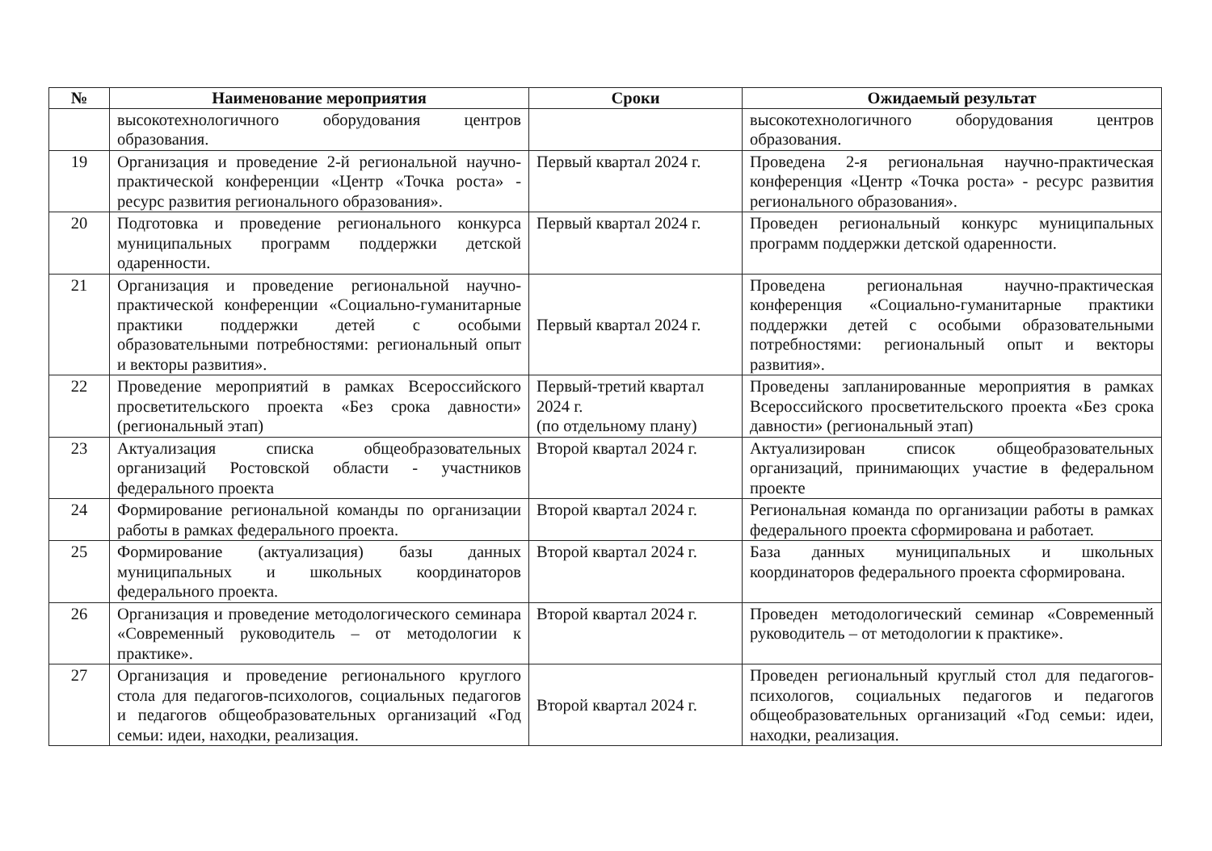| № | Наименование мероприятия | Сроки | Ожидаемый результат |
| --- | --- | --- | --- |
| | высокотехнологичного оборудования центров образования. | | высокотехнологичного оборудования центров образования. |
| 19 | Организация и проведение 2-й региональной научно-практической конференции «Центр «Точка роста» - ресурс развития регионального образования». | Первый квартал 2024 г. | Проведена 2-я региональная научно-практическая конференция «Центр «Точка роста» - ресурс развития регионального образования». |
| 20 | Подготовка и проведение регионального конкурса муниципальных программ поддержки детской одаренности. | Первый квартал 2024 г. | Проведен региональный конкурс муниципальных программ поддержки детской одаренности. |
| 21 | Организация и проведение региональной научно-практической конференции «Социально-гуманитарные практики поддержки детей с особыми образовательными потребностями: региональный опыт и векторы развития». | Первый квартал 2024 г. | Проведена региональная научно-практическая конференция «Социально-гуманитарные практики поддержки детей с особыми образовательными потребностями: региональный опыт и векторы развития». |
| 22 | Проведение мероприятий в рамках Всероссийского просветительского проекта «Без срока давности» (региональный этап) | Первый-третий квартал 2024 г. (по отдельному плану) | Проведены запланированные мероприятия в рамках Всероссийского просветительского проекта «Без срока давности» (региональный этап) |
| 23 | Актуализация списка общеобразовательных организаций Ростовской области - участников федерального проекта | Второй квартал 2024 г. | Актуализирован список общеобразовательных организаций, принимающих участие в федеральном проекте |
| 24 | Формирование региональной команды по организации работы в рамках федерального проекта. | Второй квартал 2024 г. | Региональная команда по организации работы в рамках федерального проекта сформирована и работает. |
| 25 | Формирование (актуализация) базы данных муниципальных и школьных координаторов федерального проекта. | Второй квартал 2024 г. | База данных муниципальных и школьных координаторов федерального проекта сформирована. |
| 26 | Организация и проведение методологического семинара «Современный руководитель – от методологии к практике». | Второй квартал 2024 г. | Проведен методологический семинар «Современный руководитель – от методологии к практике». |
| 27 | Организация и проведение регионального круглого стола для педагогов-психологов, социальных педагогов и педагогов общеобразовательных организаций «Год семьи: идеи, находки, реализация. | Второй квартал 2024 г. | Проведен региональный круглый стол для педагогов-психологов, социальных педагогов и педагогов общеобразовательных организаций «Год семьи: идеи, находки, реализация. |